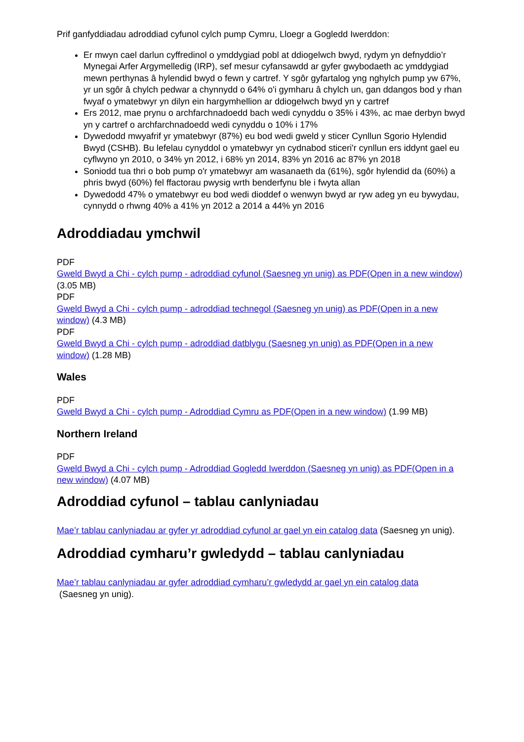Prif ganfyddiadau adroddiad cyfunol cylch pump Cymru, Lloegr a Gogledd Iwerddon:
Er mwyn cael darlun cyffredinol o ymddygiad pobl at ddiogelwch bwyd, rydym yn defnyddio’r Mynegai Arfer Argymelledig (IRP), sef mesur cyfansawdd ar gyfer gwybodaeth ac ymddygiad mewn perthynas â hylendid bwyd o fewn y cartref. Y sgôr gyfartalog yng nghylch pump yw 67%, yr un sgôr â chylch pedwar a chynnydd o 64% o'i gymharu â chylch un, gan ddangos bod y rhan fwyaf o ymatebwyr yn dilyn ein hargymhellion ar ddiogelwch bwyd yn y cartref
Ers 2012, mae prynu o archfarchnadoedd bach wedi cynyddu o 35% i 43%, ac mae derbyn bwyd yn y cartref o archfarchnadoedd wedi cynyddu o 10% i 17%
Dywedodd mwyafrif yr ymatebwyr (87%) eu bod wedi gweld y sticer Cynllun Sgorio Hylendid Bwyd (CSHB). Bu lefelau cynyddol o ymatebwyr yn cydnabod sticeri'r cynllun ers iddynt gael eu cyflwyno yn 2010, o 34% yn 2012, i 68% yn 2014, 83% yn 2016 ac 87% yn 2018
Soniodd tua thri o bob pump o'r ymatebwyr am wasanaeth da (61%), sgôr hylendid da (60%) a phris bwyd (60%) fel ffactorau pwysig wrth benderfynu ble i fwyta allan
Dywedodd 47% o ymatebwyr eu bod wedi dioddef o wenwyn bwyd ar ryw adeg yn eu bywydau, cynnydd o rhwng 40% a 41% yn 2012 a 2014 a 44% yn 2016
Adroddiadau ymchwil
PDF
Gweld Bwyd a Chi - cylch pump - adroddiad cyfunol (Saesneg yn unig) as PDF(Open in a new window) (3.05 MB)
PDF
Gweld Bwyd a Chi - cylch pump - adroddiad technegol (Saesneg yn unig) as PDF(Open in a new window) (4.3 MB)
PDF
Gweld Bwyd a Chi - cylch pump - adroddiad datblygu (Saesneg yn unig) as PDF(Open in a new window) (1.28 MB)
Wales
PDF
Gweld Bwyd a Chi - cylch pump - Adroddiad Cymru as PDF(Open in a new window) (1.99 MB)
Northern Ireland
PDF
Gweld Bwyd a Chi - cylch pump - Adroddiad Gogledd Iwerddon (Saesneg yn unig) as PDF(Open in a new window) (4.07 MB)
Adroddiad cyfunol – tablau canlyniadau
Mae’r tablau canlyniadau ar gyfer yr adroddiad cyfunol ar gael yn ein catalog data (Saesneg yn unig).
Adroddiad cymharu’r gwledydd – tablau canlyniadau
Mae’r tablau canlyniadau ar gyfer adroddiad cymharu’r gwledydd ar gael yn ein catalog data
(Saesneg yn unig).